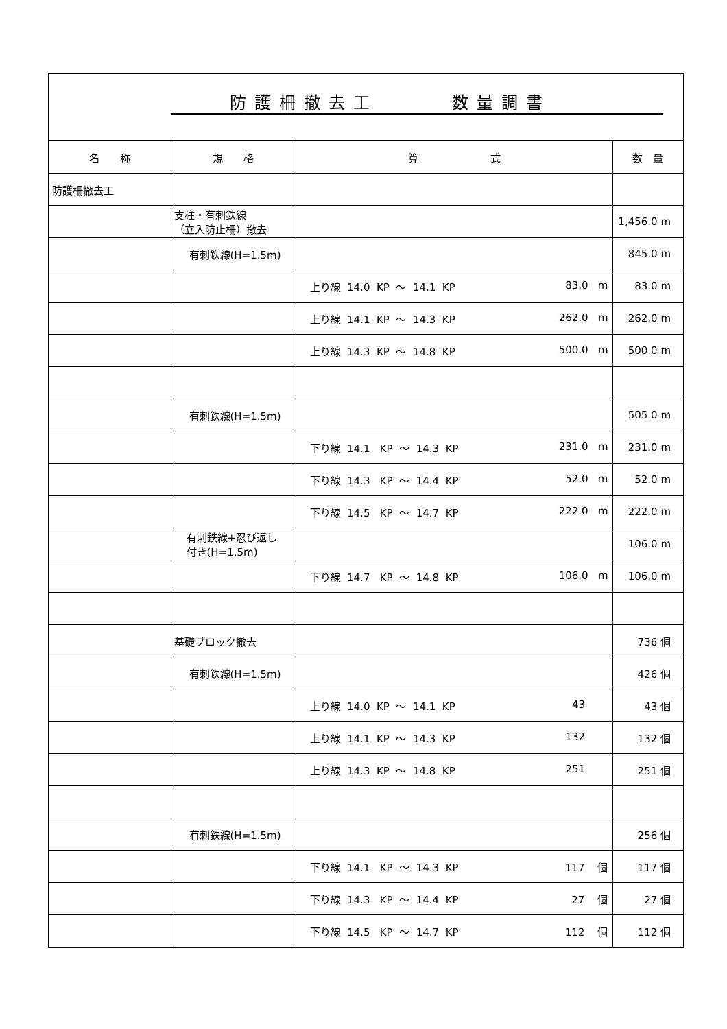防護柵撤去工　　　数量調書
| 名 称 | 規 格 | 算 式 | 数 量 |
| --- | --- | --- | --- |
| 防護柵撤去工 | | | |
| | 支柱・有刺鉄線 （立入防止柵）撤去 | | 1,456.0 m |
| | 有刺鉄線(H=1.5m) | | 845.0 m |
| | | 上り線 14.0 KP 〜 14.1 KP 83.0 m | 83.0 m |
| | | 上り線 14.1 KP 〜 14.3 KP 262.0 m | 262.0 m |
| | | 上り線 14.3 KP 〜 14.8 KP 500.0 m | 500.0 m |
| | 有刺鉄線(H=1.5m) | | 505.0 m |
| | | 下り線 14.1 KP 〜 14.3 KP 231.0 m | 231.0 m |
| | | 下り線 14.3 KP 〜 14.4 KP 52.0 m | 52.0 m |
| | | 下り線 14.5 KP 〜 14.7 KP 222.0 m | 222.0 m |
| | 有刺鉄線+忍び返し 付き(H=1.5m) | | 106.0 m |
| | | 下り線 14.7 KP 〜 14.8 KP 106.0 m | 106.0 m |
| | 基礎ブロック撤去 | | 736 個 |
| | 有刺鉄線(H=1.5m) | | 426 個 |
| | | 上り線 14.0 KP 〜 14.1 KP 43 | 43 個 |
| | | 上り線 14.1 KP 〜 14.3 KP 132 | 132 個 |
| | | 上り線 14.3 KP 〜 14.8 KP 251 | 251 個 |
| | 有刺鉄線(H=1.5m) | | 256 個 |
| | | 下り線 14.1 KP 〜 14.3 KP 117 個 | 117 個 |
| | | 下り線 14.3 KP 〜 14.4 KP 27 個 | 27 個 |
| | | 下り線 14.5 KP 〜 14.7 KP 112 個 | 112 個 |